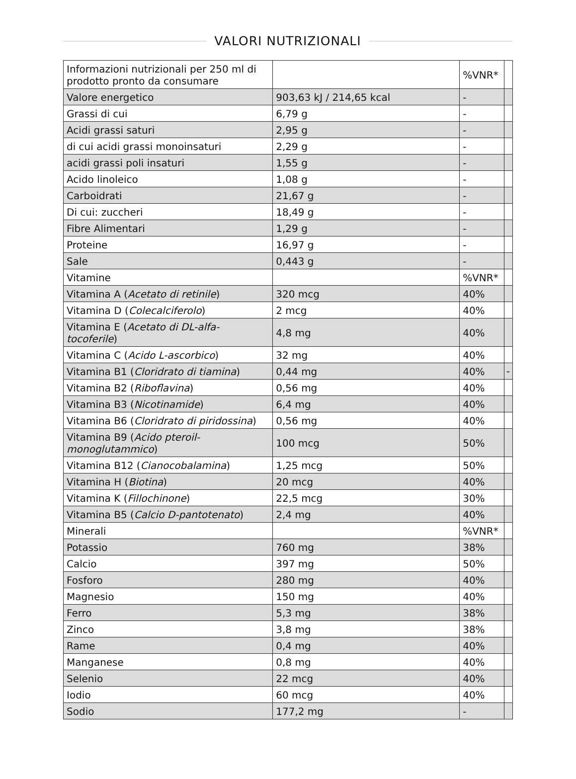VALORI NUTRIZIONALI
| Informazioni nutrizionali per 250 ml di prodotto pronto da consumare | | %VNR* | |
| Valore energetico | 903,63 kJ / 214,65 kcal | - | |
| Grassi di cui | 6,79 g | - | |
| Acidi grassi saturi | 2,95 g | - | |
| di cui acidi grassi monoinsaturi | 2,29 g | - | |
| acidi grassi poli insaturi | 1,55 g | - | |
| Acido linoleico | 1,08 g | - | |
| Carboidrati | 21,67 g | - | |
| Di cui: zuccheri | 18,49 g | - | |
| Fibre Alimentari | 1,29 g | - | |
| Proteine | 16,97 g | - | |
| Sale | 0,443 g | - | |
| Vitamine | | %VNR* | |
| Vitamina A ( Acetato di retinile ) | 320 mcg | 40% | |
| Vitamina D ( Colecalciferolo ) | 2 mcg | 40% | |
| Vitamina E ( Acetato di DL-alfa-tocoferile ) | 4,8 mg | 40% | |
| Vitamina C ( Acido L-ascorbico ) | 32 mg | 40% | |
| Vitamina B1 ( Cloridrato di tiamina ) | 0,44 mg | 40% | - |
| Vitamina B2 ( Riboflavina ) | 0,56 mg | 40% | |
| Vitamina B3 ( Nicotinamide ) | 6,4 mg | 40% | |
| Vitamina B6 ( Cloridrato di piridossina ) | 0,56 mg | 40% | |
| Vitamina B9 ( Acido pteroil-monoglutammico ) | 100 mcg | 50% | |
| Vitamina B12 ( Cianocobalamina ) | 1,25 mcg | 50% | |
| Vitamina H ( Biotina ) | 20 mcg | 40% | |
| Vitamina K ( Fillochinone ) | 22,5 mcg | 30% | |
| Vitamina B5 ( Calcio D-pantotenato ) | 2,4 mg | 40% | |
| Minerali | | %VNR* | |
| Potassio | 760 mg | 38% | |
| Calcio | 397 mg | 50% | |
| Fosforo | 280 mg | 40% | |
| Magnesio | 150 mg | 40% | |
| Ferro | 5,3 mg | 38% | |
| Zinco | 3,8 mg | 38% | |
| Rame | 0,4 mg | 40% | |
| Manganese | 0,8 mg | 40% | |
| Selenio | 22 mcg | 40% | |
| Iodio | 60 mcg | 40% | |
| Sodio | 177,2 mg | - | |